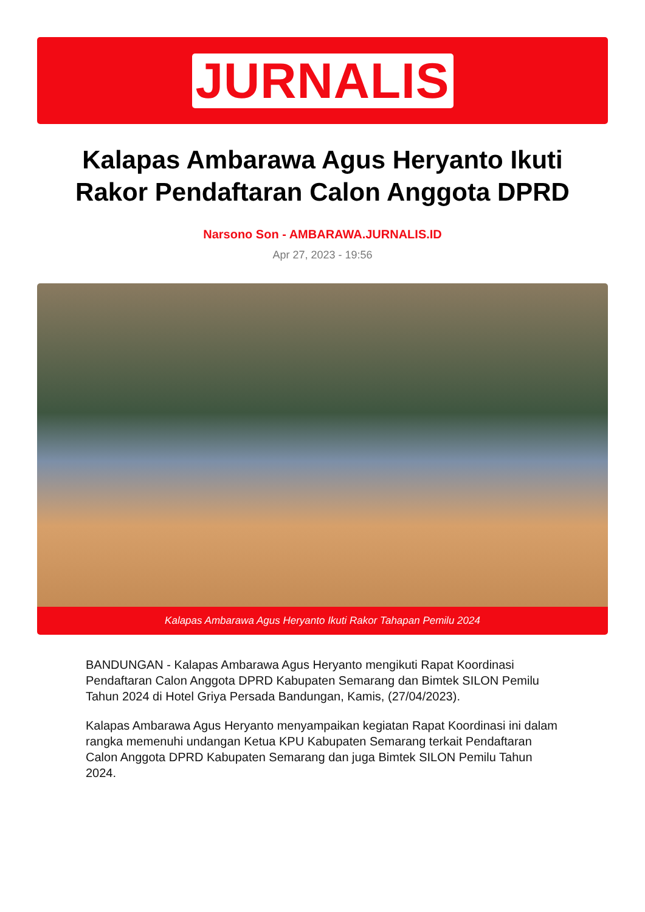JURNALIS
Kalapas Ambarawa Agus Heryanto Ikuti Rakor Pendaftaran Calon Anggota DPRD
Narsono Son - AMBARAWA.JURNALIS.ID
Apr 27, 2023 - 19:56
Kalapas Ambarawa Agus Heryanto Ikuti Rakor Tahapan Pemilu 2024
BANDUNGAN - Kalapas Ambarawa Agus Heryanto mengikuti Rapat Koordinasi Pendaftaran Calon Anggota DPRD Kabupaten Semarang dan Bimtek SILON Pemilu Tahun 2024 di Hotel Griya Persada Bandungan, Kamis, (27/04/2023).
Kalapas Ambarawa Agus Heryanto menyampaikan kegiatan Rapat Koordinasi ini dalam rangka memenuhi undangan Ketua KPU Kabupaten Semarang terkait Pendaftaran Calon Anggota DPRD Kabupaten Semarang dan juga Bimtek SILON Pemilu Tahun 2024.